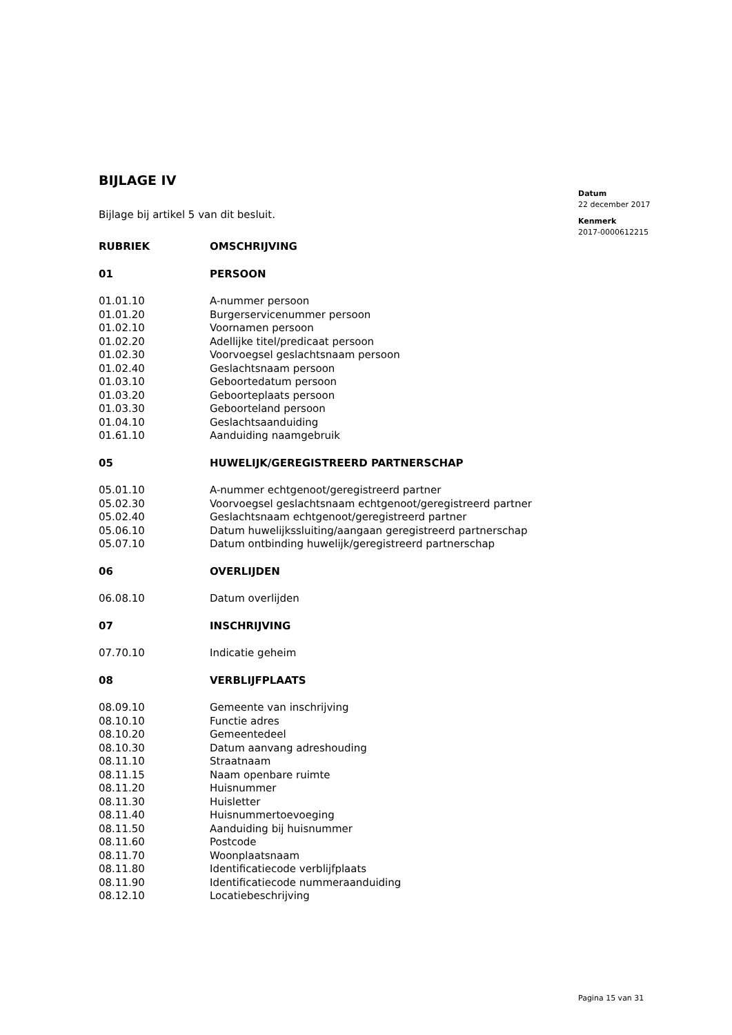BIJLAGE IV
Bijlage bij artikel 5 van dit besluit.
| RUBRIEK | OMSCHRIJVING |
| --- | --- |
| 01 | PERSOON |
| 01.01.10 | A-nummer persoon |
| 01.01.20 | Burgerservicenummer persoon |
| 01.02.10 | Voornamen persoon |
| 01.02.20 | Adellijke titel/predicaat persoon |
| 01.02.30 | Voorvoegsel geslachtsnaam persoon |
| 01.02.40 | Geslachtsnaam persoon |
| 01.03.10 | Geboortedatum persoon |
| 01.03.20 | Geboorteplaats persoon |
| 01.03.30 | Geboorteland persoon |
| 01.04.10 | Geslachtsaanduiding |
| 01.61.10 | Aanduiding naamgebruik |
| 05 | HUWELIJK/GEREGISTREERD PARTNERSCHAP |
| 05.01.10 | A-nummer echtgenoot/geregistreerd partner |
| 05.02.30 | Voorvoegsel geslachtsnaam echtgenoot/geregistreerd partner |
| 05.02.40 | Geslachtsnaam echtgenoot/geregistreerd partner |
| 05.06.10 | Datum huwelijkssluiting/aangaan geregistreerd partnerschap |
| 05.07.10 | Datum ontbinding huwelijk/geregistreerd partnerschap |
| 06 | OVERLIJDEN |
| 06.08.10 | Datum overlijden |
| 07 | INSCHRIJVING |
| 07.70.10 | Indicatie geheim |
| 08 | VERBLIJFPLAATS |
| 08.09.10 | Gemeente van inschrijving |
| 08.10.10 | Functie adres |
| 08.10.20 | Gemeentedeel |
| 08.10.30 | Datum aanvang adreshouding |
| 08.11.10 | Straatnaam |
| 08.11.15 | Naam openbare ruimte |
| 08.11.20 | Huisnummer |
| 08.11.30 | Huisletter |
| 08.11.40 | Huisnummertoevoeging |
| 08.11.50 | Aanduiding bij huisnummer |
| 08.11.60 | Postcode |
| 08.11.70 | Woonplaatsnaam |
| 08.11.80 | Identificatiecode verblijfplaats |
| 08.11.90 | Identificatiecode nummeraanduiding |
| 08.12.10 | Locatiebeschrijving |
Datum
22 december 2017
Kenmerk
2017-0000612215
Pagina 15 van 31